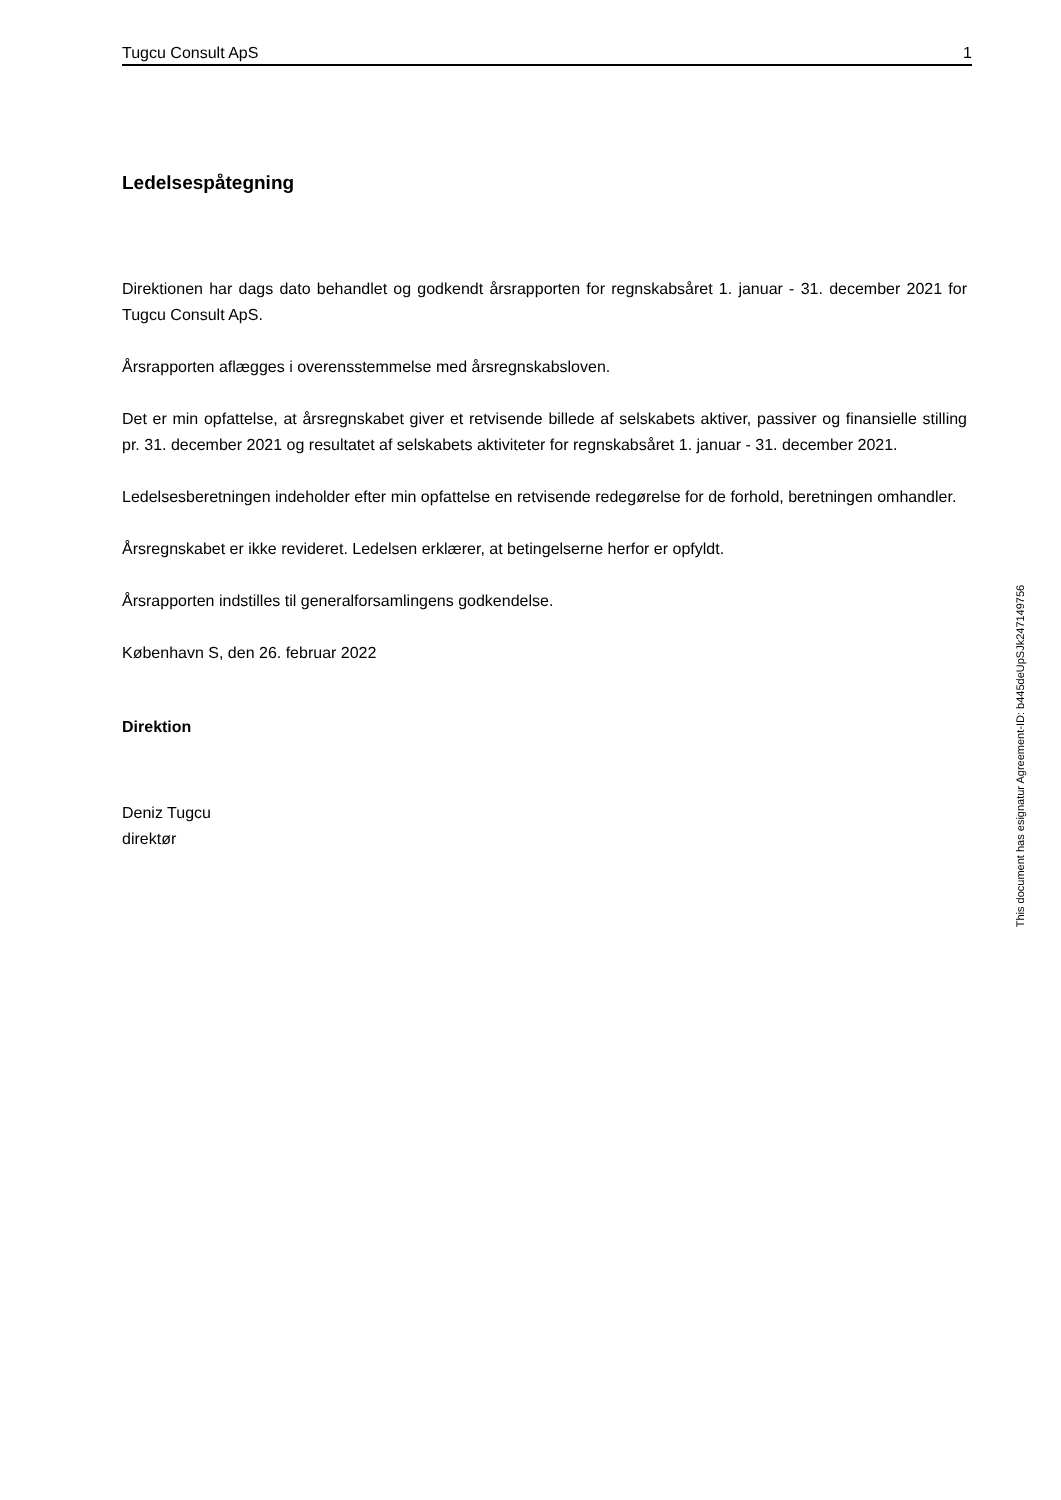Tugcu Consult ApS 1
Ledelsespåtegning
Direktionen har dags dato behandlet og godkendt årsrapporten for regnskabsåret 1. januar - 31. december 2021 for Tugcu Consult ApS.
Årsrapporten aflægges i overensstemmelse med årsregnskabsloven.
Det er min opfattelse, at årsregnskabet giver et retvisende billede af selskabets aktiver, passiver og finansielle stilling pr. 31. december 2021 og resultatet af selskabets aktiviteter for regnskabsåret 1. januar - 31. december 2021.
Ledelsesberetningen indeholder efter min opfattelse en retvisende redegørelse for de forhold, beretningen omhandler.
Årsregnskabet er ikke revideret. Ledelsen erklærer, at betingelserne herfor er opfyldt.
Årsrapporten indstilles til generalforsamlingens godkendelse.
København S, den 26. februar 2022
Direktion
Deniz Tugcu
direktør
This document has esignatur Agreement-ID: b445deUpSJk247149756